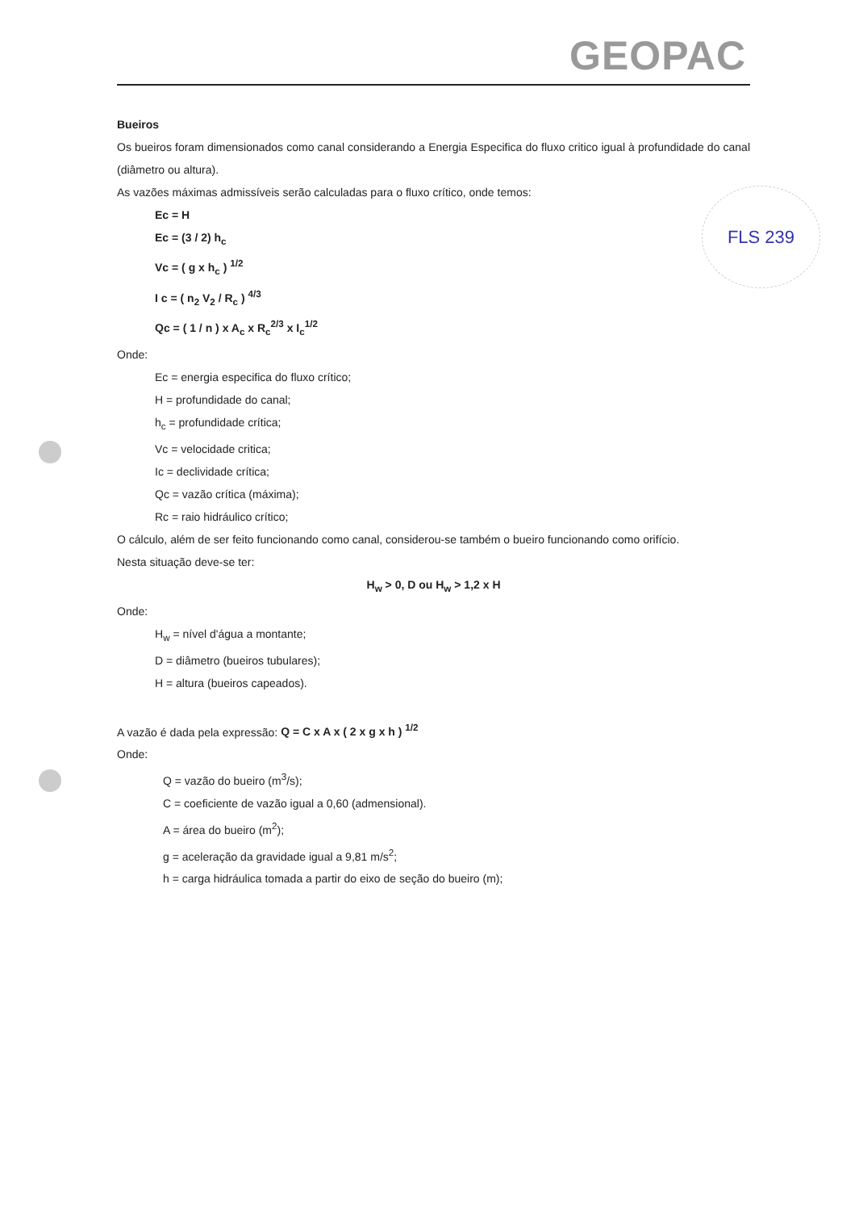GEOPAC
FLS 239
Bueiros
Os bueiros foram dimensionados como canal considerando a Energia Especifica do fluxo critico igual à profundidade do canal (diâmetro ou altura).
As vazões máximas admissíveis serão calculadas para o fluxo crítico, onde temos:
Ec = H
Ec = (3 / 2) h<sub>c</sub>
Vc = ( g x h<sub>c</sub> ) <sup>1/2</sup>
I c = ( n<sub>2</sub> V<sub>2</sub> / R<sub>c</sub> ) <sup>4/3</sup>
Qc = ( 1 / n ) x A<sub>c</sub> x R<sub>c</sub><sup>2/3</sup> x I<sub>c</sub><sup>1/2</sup>
Onde:
Ec = energia especifica do fluxo crítico;
H = profundidade do canal;
h<sub>c</sub> = profundidade crítica;
Vc = velocidade critica;
Ic = declividade crítica;
Qc = vazão crítica (máxima);
Rc = raio hidráulico crítico;
O cálculo, além de ser feito funcionando como canal, considerou-se também o bueiro funcionando como orifício.
Nesta situação deve-se ter:
H<sub>w</sub> > 0, D ou H<sub>w</sub> > 1,2 x H
Onde:
H<sub>w</sub> = nível d'água a montante;
D = diâmetro (bueiros tubulares);
H = altura (bueiros capeados).
A vazão é dada pela expressão: Q = C x A x ( 2 x g x h ) <sup>1/2</sup>
Onde:
Q = vazão do bueiro (m<sup>3</sup>/s);
C = coeficiente de vazão igual a 0,60 (admensional).
A = área do bueiro (m<sup>2</sup>);
g = aceleração da gravidade igual a 9,81 m/s<sup>2</sup>;
h = carga hidráulica tomada a partir do eixo de seção do bueiro (m);